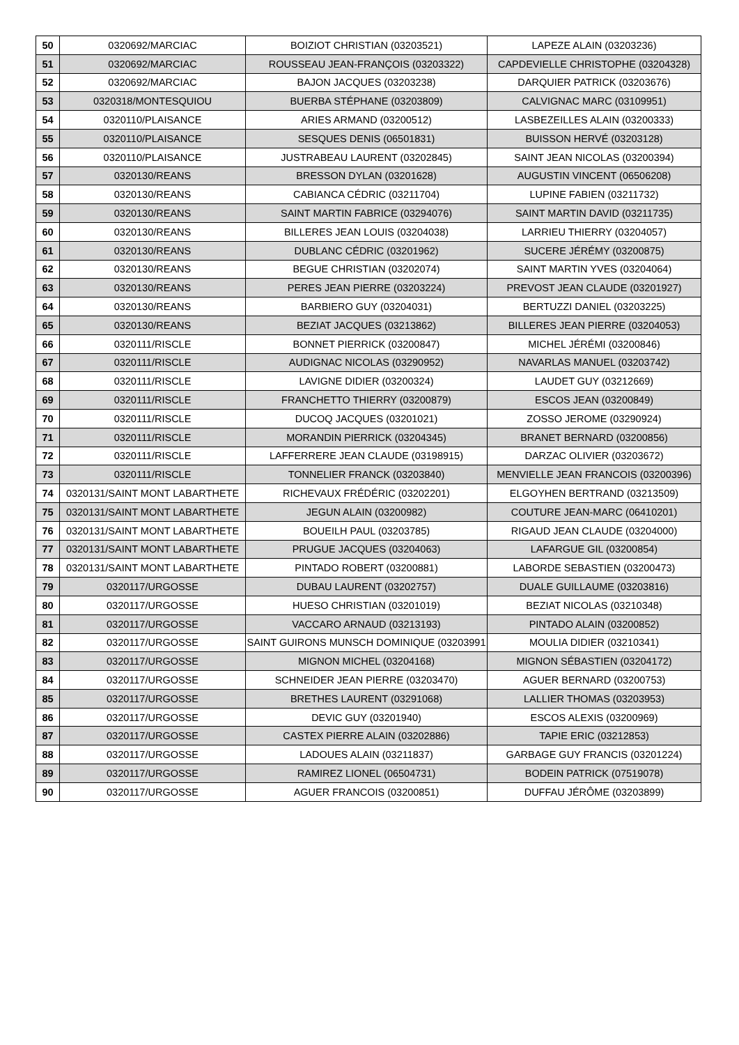| 50 | 0320692/MARCIAC | BOIZIOT CHRISTIAN (03203521) | LAPEZE ALAIN (03203236) |
| 51 | 0320692/MARCIAC | ROUSSEAU JEAN-FRANÇOIS (03203322) | CAPDEVIELLE CHRISTOPHE (03204328) |
| 52 | 0320692/MARCIAC | BAJON JACQUES (03203238) | DARQUIER PATRICK (03203676) |
| 53 | 0320318/MONTESQUIOU | BUERBA STÉPHANE (03203809) | CALVIGNAC MARC (03109951) |
| 54 | 0320110/PLAISANCE | ARIES ARMAND (03200512) | LASBEZEILLES ALAIN (03200333) |
| 55 | 0320110/PLAISANCE | SESQUES DENIS (06501831) | BUISSON HERVÉ (03203128) |
| 56 | 0320110/PLAISANCE | JUSTRABEAU LAURENT (03202845) | SAINT JEAN NICOLAS (03200394) |
| 57 | 0320130/REANS | BRESSON DYLAN (03201628) | AUGUSTIN VINCENT (06506208) |
| 58 | 0320130/REANS | CABIANCA CÉDRIC (03211704) | LUPINE FABIEN (03211732) |
| 59 | 0320130/REANS | SAINT MARTIN FABRICE (03294076) | SAINT MARTIN DAVID (03211735) |
| 60 | 0320130/REANS | BILLERES JEAN LOUIS (03204038) | LARRIEU THIERRY (03204057) |
| 61 | 0320130/REANS | DUBLANC CÉDRIC (03201962) | SUCERE JÉRÉMY (03200875) |
| 62 | 0320130/REANS | BEGUE CHRISTIAN (03202074) | SAINT MARTIN YVES (03204064) |
| 63 | 0320130/REANS | PERES JEAN PIERRE (03203224) | PREVOST JEAN CLAUDE (03201927) |
| 64 | 0320130/REANS | BARBIERO GUY (03204031) | BERTUZZI DANIEL (03203225) |
| 65 | 0320130/REANS | BEZIAT JACQUES (03213862) | BILLERES JEAN PIERRE (03204053) |
| 66 | 0320111/RISCLE | BONNET PIERRICK (03200847) | MICHEL JÉRÉMI (03200846) |
| 67 | 0320111/RISCLE | AUDIGNAC NICOLAS (03290952) | NAVARLAS MANUEL (03203742) |
| 68 | 0320111/RISCLE | LAVIGNE DIDIER (03200324) | LAUDET GUY (03212669) |
| 69 | 0320111/RISCLE | FRANCHETTO THIERRY (03200879) | ESCOS JEAN (03200849) |
| 70 | 0320111/RISCLE | DUCOQ JACQUES (03201021) | ZOSSO JEROME (03290924) |
| 71 | 0320111/RISCLE | MORANDIN PIERRICK (03204345) | BRANET BERNARD (03200856) |
| 72 | 0320111/RISCLE | LAFFERRERE JEAN CLAUDE (03198915) | DARZAC OLIVIER (03203672) |
| 73 | 0320111/RISCLE | TONNELIER FRANCK (03203840) | MENVIELLE JEAN FRANCOIS (03200396) |
| 74 | 0320131/SAINT MONT LABARTHETE | RICHEVAUX FRÉDÉRIC (03202201) | ELGOYHEN BERTRAND (03213509) |
| 75 | 0320131/SAINT MONT LABARTHETE | JEGUN ALAIN (03200982) | COUTURE JEAN-MARC (06410201) |
| 76 | 0320131/SAINT MONT LABARTHETE | BOUEILH PAUL (03203785) | RIGAUD JEAN CLAUDE (03204000) |
| 77 | 0320131/SAINT MONT LABARTHETE | PRUGUE JACQUES (03204063) | LAFARGUE GIL (03200854) |
| 78 | 0320131/SAINT MONT LABARTHETE | PINTADO ROBERT (03200881) | LABORDE SEBASTIEN (03200473) |
| 79 | 0320117/URGOSSE | DUBAU LAURENT (03202757) | DUALE GUILLAUME (03203816) |
| 80 | 0320117/URGOSSE | HUESO CHRISTIAN (03201019) | BEZIAT NICOLAS (03210348) |
| 81 | 0320117/URGOSSE | VACCARO ARNAUD (03213193) | PINTADO ALAIN (03200852) |
| 82 | 0320117/URGOSSE | SAINT GUIRONS MUNSCH DOMINIQUE (03203991 | MOULIA DIDIER (03210341) |
| 83 | 0320117/URGOSSE | MIGNON MICHEL (03204168) | MIGNON SÉBASTIEN (03204172) |
| 84 | 0320117/URGOSSE | SCHNEIDER JEAN PIERRE (03203470) | AGUER BERNARD (03200753) |
| 85 | 0320117/URGOSSE | BRETHES LAURENT (03291068) | LALLIER THOMAS (03203953) |
| 86 | 0320117/URGOSSE | DEVIC GUY (03201940) | ESCOS ALEXIS (03200969) |
| 87 | 0320117/URGOSSE | CASTEX PIERRE ALAIN (03202886) | TAPIE ERIC (03212853) |
| 88 | 0320117/URGOSSE | LADOUES ALAIN (03211837) | GARBAGE GUY FRANCIS (03201224) |
| 89 | 0320117/URGOSSE | RAMIREZ LIONEL (06504731) | BODEIN PATRICK (07519078) |
| 90 | 0320117/URGOSSE | AGUER FRANCOIS (03200851) | DUFFAU JÉRÔME (03203899) |